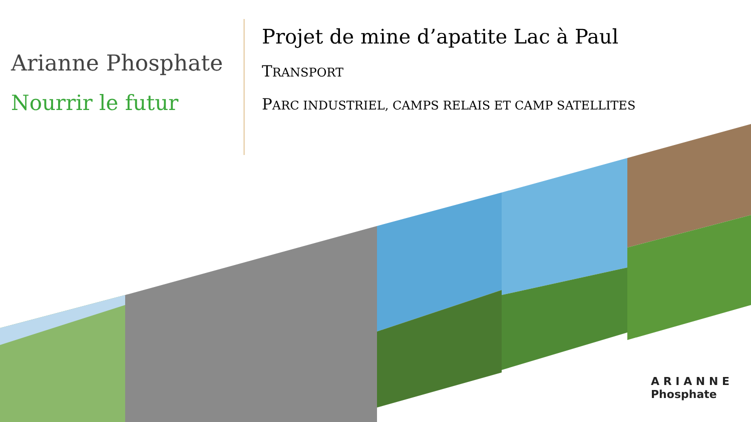Arianne Phosphate
Nourrir le futur
Projet de mine d’apatite Lac à Paul
TRANSPORT
PARC INDUSTRIEL, CAMPS RELAIS ET CAMP SATELLITES
A R I A N N E
Phosphate